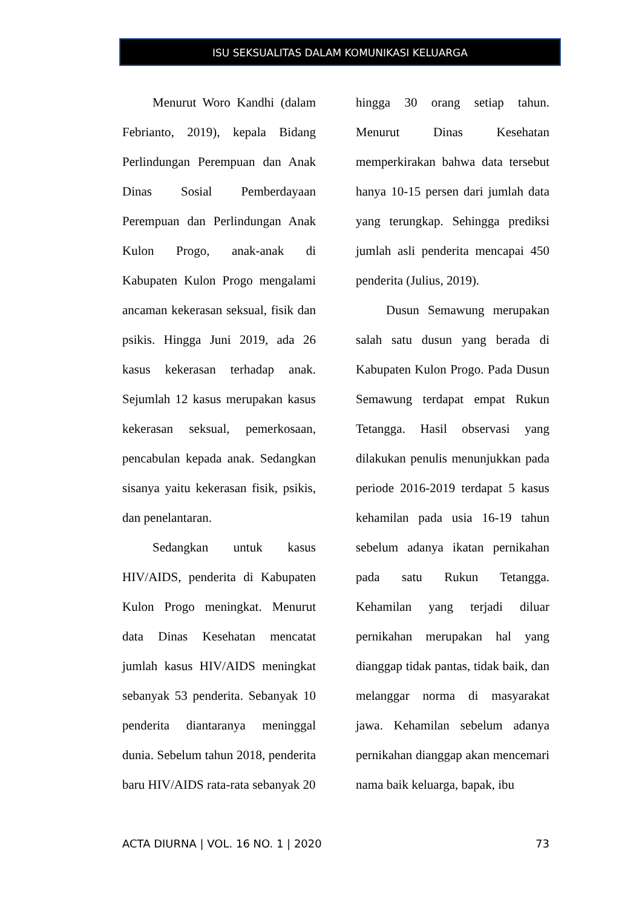ISU SEKSUALITAS DALAM KOMUNIKASI KELUARGA
Menurut Woro Kandhi (dalam Febrianto, 2019), kepala Bidang Perlindungan Perempuan dan Anak Dinas Sosial Pemberdayaan Perempuan dan Perlindungan Anak Kulon Progo, anak-anak di Kabupaten Kulon Progo mengalami ancaman kekerasan seksual, fisik dan psikis. Hingga Juni 2019, ada 26 kasus kekerasan terhadap anak. Sejumlah 12 kasus merupakan kasus kekerasan seksual, pemerkosaan, pencabulan kepada anak. Sedangkan sisanya yaitu kekerasan fisik, psikis, dan penelantaran.
Sedangkan untuk kasus HIV/AIDS, penderita di Kabupaten Kulon Progo meningkat. Menurut data Dinas Kesehatan mencatat jumlah kasus HIV/AIDS meningkat sebanyak 53 penderita. Sebanyak 10 penderita diantaranya meninggal dunia. Sebelum tahun 2018, penderita baru HIV/AIDS rata-rata sebanyak 20
hingga 30 orang setiap tahun. Menurut Dinas Kesehatan memperkirakan bahwa data tersebut hanya 10-15 persen dari jumlah data yang terungkap. Sehingga prediksi jumlah asli penderita mencapai 450 penderita (Julius, 2019).
Dusun Semawung merupakan salah satu dusun yang berada di Kabupaten Kulon Progo. Pada Dusun Semawung terdapat empat Rukun Tetangga. Hasil observasi yang dilakukan penulis menunjukkan pada periode 2016-2019 terdapat 5 kasus kehamilan pada usia 16-19 tahun sebelum adanya ikatan pernikahan pada satu Rukun Tetangga. Kehamilan yang terjadi diluar pernikahan merupakan hal yang dianggap tidak pantas, tidak baik, dan melanggar norma di masyarakat jawa. Kehamilan sebelum adanya pernikahan dianggap akan mencemari nama baik keluarga, bapak, ibu
ACTA DIURNA | VOL. 16 NO. 1 | 2020 73